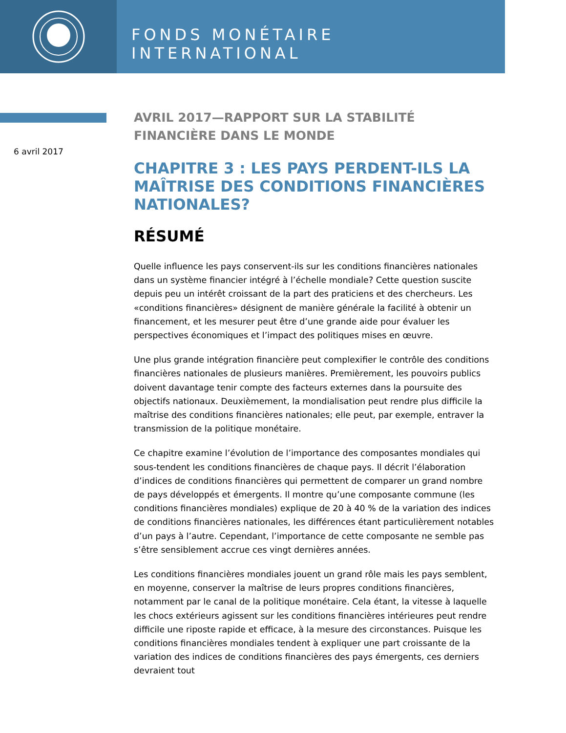FONDS MONÉTAIRE INTERNATIONAL
6 avril 2017
AVRIL 2017—RAPPORT SUR LA STABILITÉ FINANCIÈRE DANS LE MONDE
CHAPITRE 3 : LES PAYS PERDENT-ILS LA MAÎTRISE DES CONDITIONS FINANCIÈRES NATIONALES?
RÉSUMÉ
Quelle influence les pays conservent-ils sur les conditions financières nationales dans un système financier intégré à l’échelle mondiale? Cette question suscite depuis peu un intérêt croissant de la part des praticiens et des chercheurs. Les «conditions financières» désignent de manière générale la facilité à obtenir un financement, et les mesurer peut être d’une grande aide pour évaluer les perspectives économiques et l’impact des politiques mises en œuvre.
Une plus grande intégration financière peut complexifier le contrôle des conditions financières nationales de plusieurs manières. Premièrement, les pouvoirs publics doivent davantage tenir compte des facteurs externes dans la poursuite des objectifs nationaux. Deuxièmement, la mondialisation peut rendre plus difficile la maîtrise des conditions financières nationales; elle peut, par exemple, entraver la transmission de la politique monétaire.
Ce chapitre examine l’évolution de l’importance des composantes mondiales qui sous-tendent les conditions financières de chaque pays. Il décrit l’élaboration d’indices de conditions financières qui permettent de comparer un grand nombre de pays développés et émergents. Il montre qu’une composante commune (les conditions financières mondiales) explique de 20 à 40 % de la variation des indices de conditions financières nationales, les différences étant particulièrement notables d’un pays à l’autre. Cependant, l’importance de cette composante ne semble pas s’être sensiblement accrue ces vingt dernières années.
Les conditions financières mondiales jouent un grand rôle mais les pays semblent, en moyenne, conserver la maîtrise de leurs propres conditions financières, notamment par le canal de la politique monétaire. Cela étant, la vitesse à laquelle les chocs extérieurs agissent sur les conditions financières intérieures peut rendre difficile une riposte rapide et efficace, à la mesure des circonstances. Puisque les conditions financières mondiales tendent à expliquer une part croissante de la variation des indices de conditions financières des pays émergents, ces derniers devraient tout